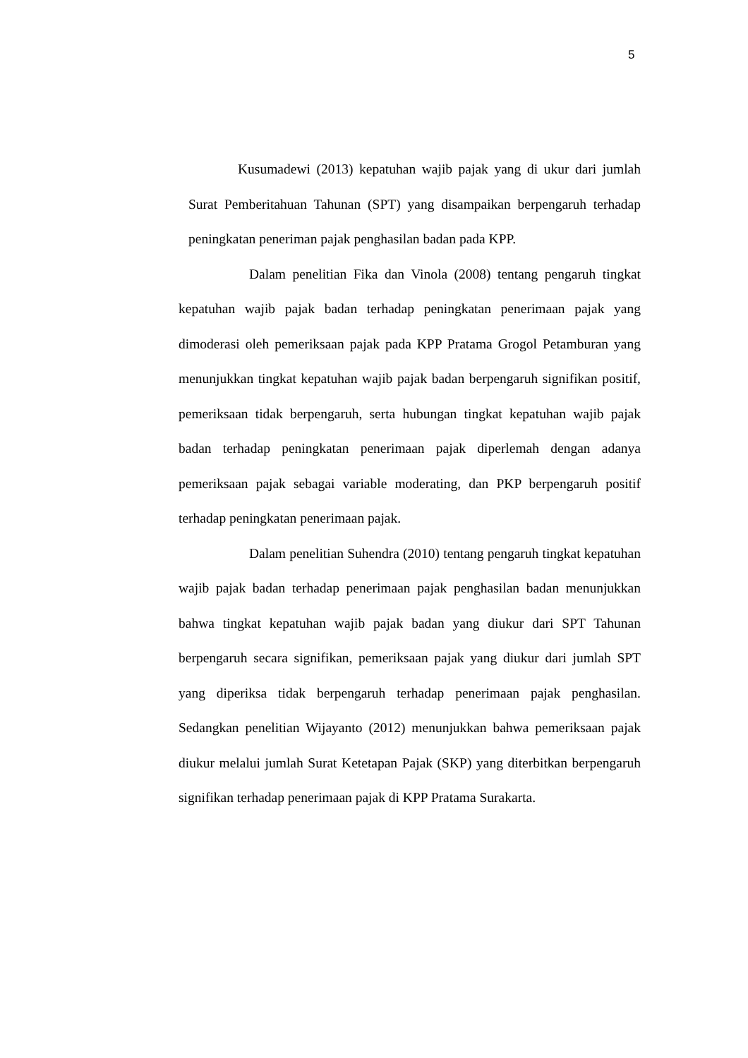5
Kusumadewi (2013) kepatuhan wajib pajak yang di ukur dari jumlah Surat Pemberitahuan Tahunan (SPT) yang disampaikan berpengaruh terhadap peningkatan peneriman pajak penghasilan badan pada KPP.
Dalam penelitian Fika dan Vinola (2008) tentang pengaruh tingkat kepatuhan wajib pajak badan terhadap peningkatan penerimaan pajak yang dimoderasi oleh pemeriksaan pajak pada KPP Pratama Grogol Petamburan yang menunjukkan tingkat kepatuhan wajib pajak badan berpengaruh signifikan positif, pemeriksaan tidak berpengaruh, serta hubungan tingkat kepatuhan wajib pajak badan terhadap peningkatan penerimaan pajak diperlemah dengan adanya pemeriksaan pajak sebagai variable moderating, dan PKP berpengaruh positif terhadap peningkatan penerimaan pajak.
Dalam penelitian Suhendra (2010) tentang pengaruh tingkat kepatuhan wajib pajak badan terhadap penerimaan pajak penghasilan badan menunjukkan bahwa tingkat kepatuhan wajib pajak badan yang diukur dari SPT Tahunan berpengaruh secara signifikan, pemeriksaan pajak yang diukur dari jumlah SPT yang diperiksa tidak berpengaruh terhadap penerimaan pajak penghasilan. Sedangkan penelitian Wijayanto (2012) menunjukkan bahwa pemeriksaan pajak diukur melalui jumlah Surat Ketetapan Pajak (SKP) yang diterbitkan berpengaruh signifikan terhadap penerimaan pajak di KPP Pratama Surakarta.